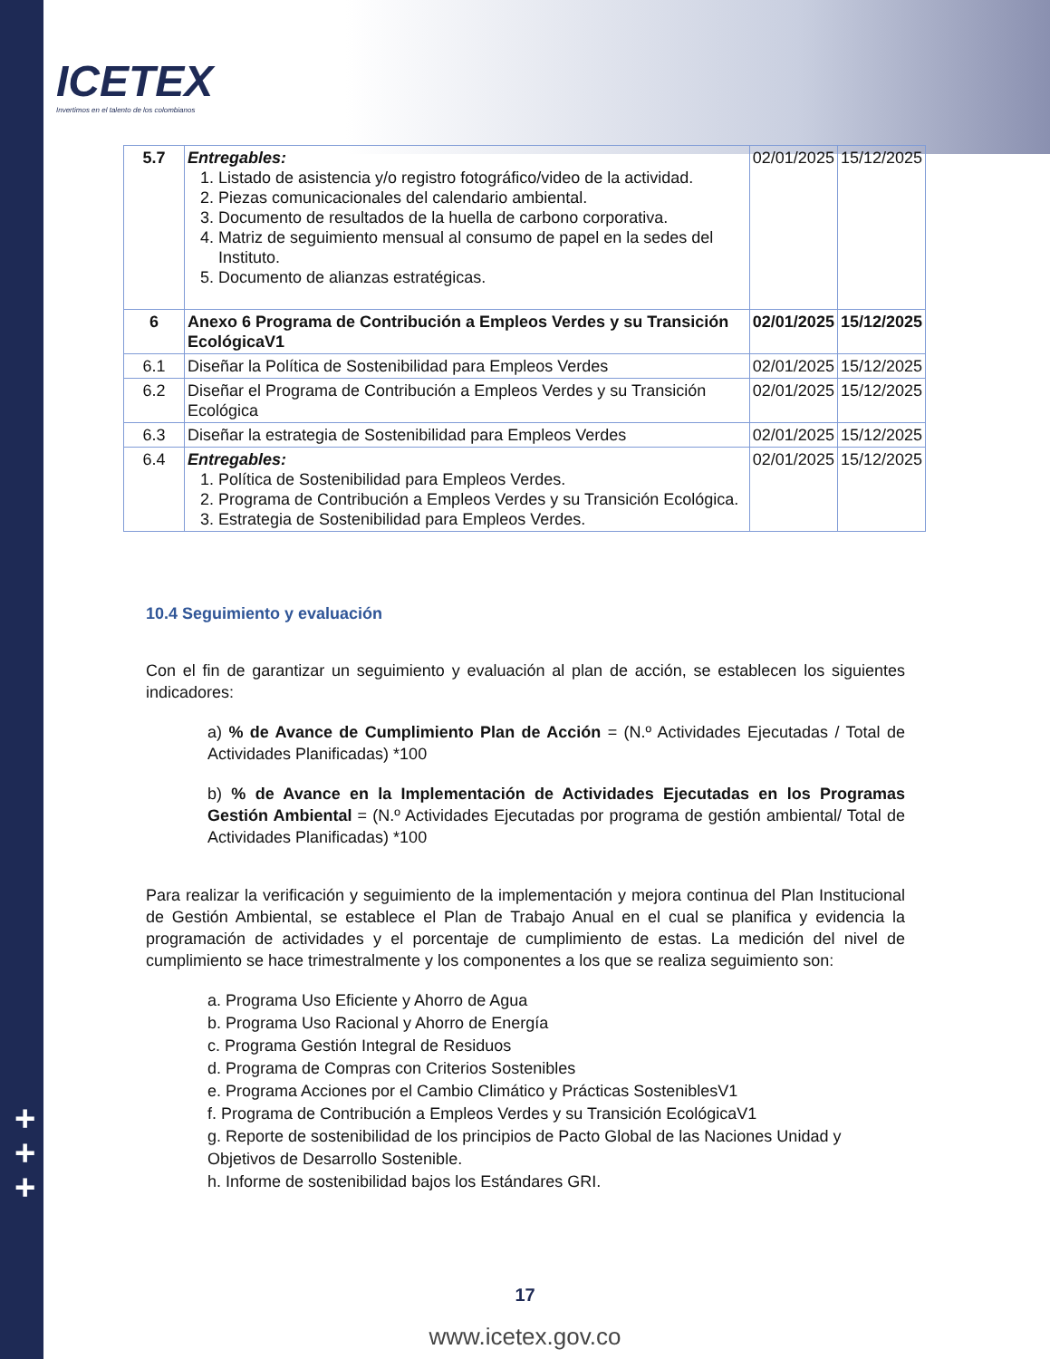ICETEX
Invertimos en el talento de los colombianos
+
+
+
| 5.7 | Entregables: 1. Listado de asistencia y/o registro fotográfico/video de la actividad. 2. Piezas comunicacionales del calendario ambiental. 3. Documento de resultados de la huella de carbono corporativa. 4. Matriz de seguimiento mensual al consumo de papel en la sedes del Instituto. 5. Documento de alianzas estratégicas. | 02/01/2025 | 15/12/2025 |
| 6 | Anexo 6 Programa de Contribución a Empleos Verdes y su Transición EcológicaV1 | 02/01/2025 | 15/12/2025 |
| 6.1 | Diseñar la Política de Sostenibilidad para Empleos Verdes | 02/01/2025 | 15/12/2025 |
| 6.2 | Diseñar el Programa de Contribución a Empleos Verdes y su Transición Ecológica | 02/01/2025 | 15/12/2025 |
| 6.3 | Diseñar la estrategia de Sostenibilidad para Empleos Verdes | 02/01/2025 | 15/12/2025 |
| 6.4 | Entregables: 1. Política de Sostenibilidad para Empleos Verdes. 2. Programa de Contribución a Empleos Verdes y su Transición Ecológica. 3. Estrategia de Sostenibilidad para Empleos Verdes. | 02/01/2025 | 15/12/2025 |
10.4 Seguimiento y evaluación
Con el fin de garantizar un seguimiento y evaluación al plan de acción, se establecen los siguientes indicadores:
a) % de Avance de Cumplimiento Plan de Acción = (N.º Actividades Ejecutadas / Total de Actividades Planificadas) *100
b) % de Avance en la Implementación de Actividades Ejecutadas en los Programas Gestión Ambiental = (N.º Actividades Ejecutadas por programa de gestión ambiental/ Total de Actividades Planificadas) *100
Para realizar la verificación y seguimiento de la implementación y mejora continua del Plan Institucional de Gestión Ambiental, se establece el Plan de Trabajo Anual en el cual se planifica y evidencia la programación de actividades y el porcentaje de cumplimiento de estas. La medición del nivel de cumplimiento se hace trimestralmente y los componentes a los que se realiza seguimiento son:
a. Programa Uso Eficiente y Ahorro de Agua
b. Programa Uso Racional y Ahorro de Energía
c. Programa Gestión Integral de Residuos
d. Programa de Compras con Criterios Sostenibles
e. Programa Acciones por el Cambio Climático y Prácticas SosteniblesV1
f. Programa de Contribución a Empleos Verdes y su Transición EcológicaV1
g. Reporte de sostenibilidad de los principios de Pacto Global de las Naciones Unidad y Objetivos de Desarrollo Sostenible.
h. Informe de sostenibilidad bajos los Estándares GRI.
17
www.icetex.gov.co